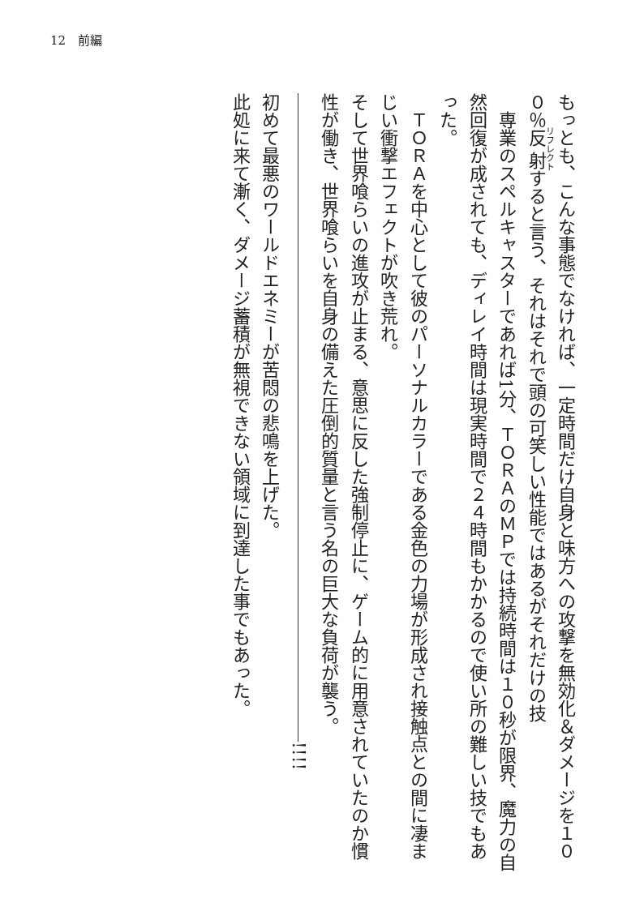12　前編
もっとも、こんな事態でなければ、一定時間だけ自身と味方への攻撃を無効化＆ダメージを１００％反射すると言う、それはそれで頭の可笑しい性能ではあるがそれだけの技
　専業のスペルキャスターであれば1分、ＴＯＲＡのＭＰでは持続時間は１０秒が限界、魔力の自然回復が成されても、ディレイ時間は現実時間で２４時間もかかるので使い所の難しい技でもあった。
　ＴＯＲＡを中心として彼のパーソナルカラーである金色の力場が形成され接触点との間に凄まじい衝撃エフェクトが吹き荒れ。
そして世界喰らいの進攻が止まる、意思に反した強制停止に、ゲーム的に用意されていたのか慣性が働き、世界喰らいを自身の備えた圧倒的質量と言う名の巨大な負荷が襲う。
!!!!
初めて最悪のワールドエネミーが苦悶の悲鳴を上げた。
此処に来て漸く、ダメージ蓄積が無視できない領域に到達した事でもあった。